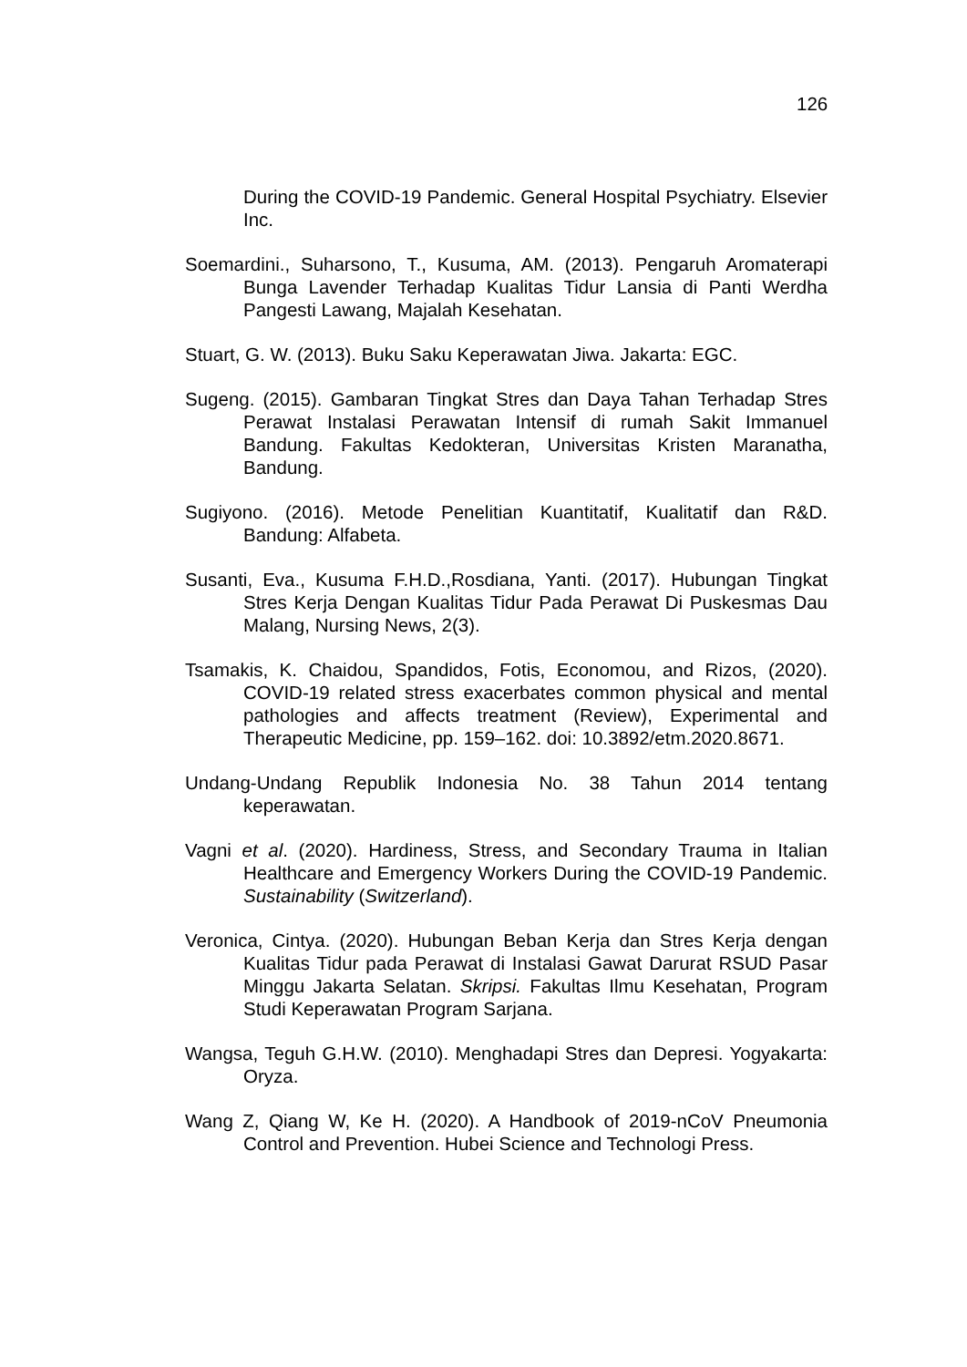126
During the COVID-19 Pandemic. General Hospital Psychiatry. Elsevier Inc.
Soemardini., Suharsono, T., Kusuma, AM. (2013). Pengaruh Aromaterapi Bunga Lavender Terhadap Kualitas Tidur Lansia di Panti Werdha Pangesti Lawang, Majalah Kesehatan.
Stuart, G. W. (2013). Buku Saku Keperawatan Jiwa. Jakarta: EGC.
Sugeng. (2015). Gambaran Tingkat Stres dan Daya Tahan Terhadap Stres Perawat Instalasi Perawatan Intensif di rumah Sakit Immanuel Bandung. Fakultas Kedokteran, Universitas Kristen Maranatha, Bandung.
Sugiyono. (2016). Metode Penelitian Kuantitatif, Kualitatif dan R&D. Bandung: Alfabeta.
Susanti, Eva., Kusuma F.H.D.,Rosdiana, Yanti. (2017). Hubungan Tingkat Stres Kerja Dengan Kualitas Tidur Pada Perawat Di Puskesmas Dau Malang, Nursing News, 2(3).
Tsamakis, K. Chaidou, Spandidos, Fotis, Economou, and Rizos, (2020). COVID-19 related stress exacerbates common physical and mental pathologies and affects treatment (Review), Experimental and Therapeutic Medicine, pp. 159–162. doi: 10.3892/etm.2020.8671.
Undang-Undang Republik Indonesia No. 38 Tahun 2014 tentang keperawatan.
Vagni et al. (2020). Hardiness, Stress, and Secondary Trauma in Italian Healthcare and Emergency Workers During the COVID-19 Pandemic. Sustainability (Switzerland).
Veronica, Cintya. (2020). Hubungan Beban Kerja dan Stres Kerja dengan Kualitas Tidur pada Perawat di Instalasi Gawat Darurat RSUD Pasar Minggu Jakarta Selatan. Skripsi. Fakultas Ilmu Kesehatan, Program Studi Keperawatan Program Sarjana.
Wangsa, Teguh G.H.W. (2010). Menghadapi Stres dan Depresi. Yogyakarta: Oryza.
Wang Z, Qiang W, Ke H. (2020). A Handbook of 2019-nCoV Pneumonia Control and Prevention. Hubei Science and Technologi Press.